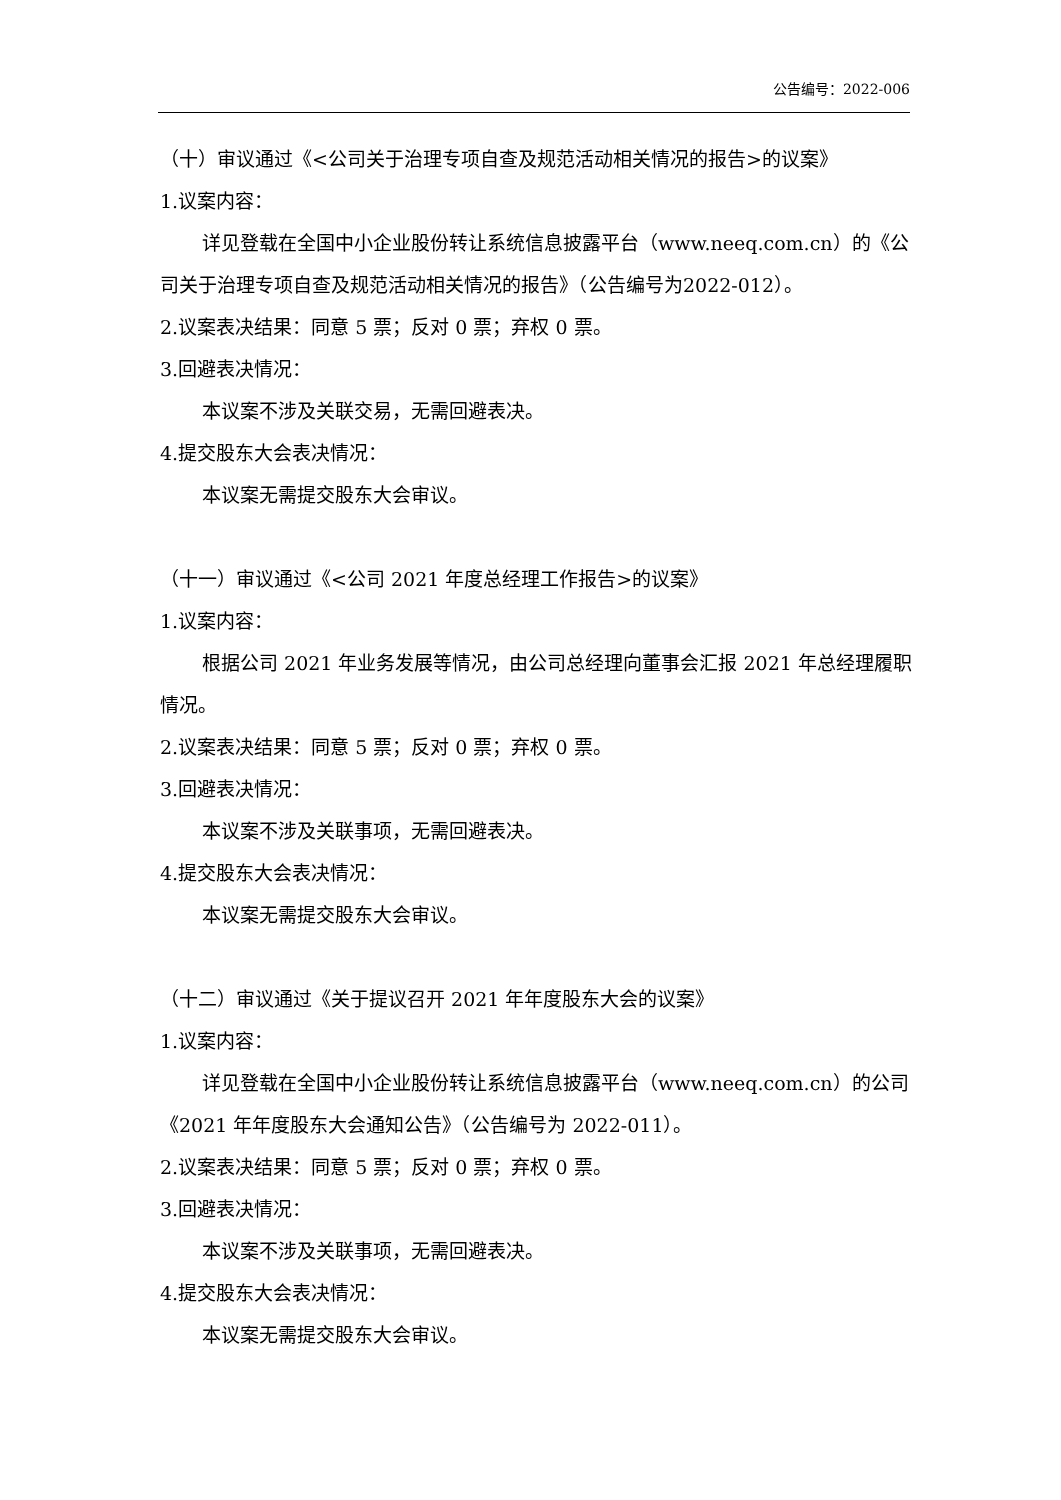公告编号：2022-006
（十）审议通过《<公司关于治理专项自查及规范活动相关情况的报告>的议案》
1.议案内容：
详见登载在全国中小企业股份转让系统信息披露平台（www.neeq.com.cn）的《公司关于治理专项自查及规范活动相关情况的报告》（公告编号为2022-012）。
2.议案表决结果：同意 5 票；反对 0 票；弃权 0 票。
3.回避表决情况：
本议案不涉及关联交易，无需回避表决。
4.提交股东大会表决情况：
本议案无需提交股东大会审议。
（十一）审议通过《<公司 2021 年度总经理工作报告>的议案》
1.议案内容：
根据公司 2021 年业务发展等情况，由公司总经理向董事会汇报 2021 年总经理履职情况。
2.议案表决结果：同意 5 票；反对 0 票；弃权 0 票。
3.回避表决情况：
本议案不涉及关联事项，无需回避表决。
4.提交股东大会表决情况：
本议案无需提交股东大会审议。
（十二）审议通过《关于提议召开 2021 年年度股东大会的议案》
1.议案内容：
详见登载在全国中小企业股份转让系统信息披露平台（www.neeq.com.cn）的公司《2021 年年度股东大会通知公告》（公告编号为 2022-011）。
2.议案表决结果：同意 5 票；反对 0 票；弃权 0 票。
3.回避表决情况：
本议案不涉及关联事项，无需回避表决。
4.提交股东大会表决情况：
本议案无需提交股东大会审议。